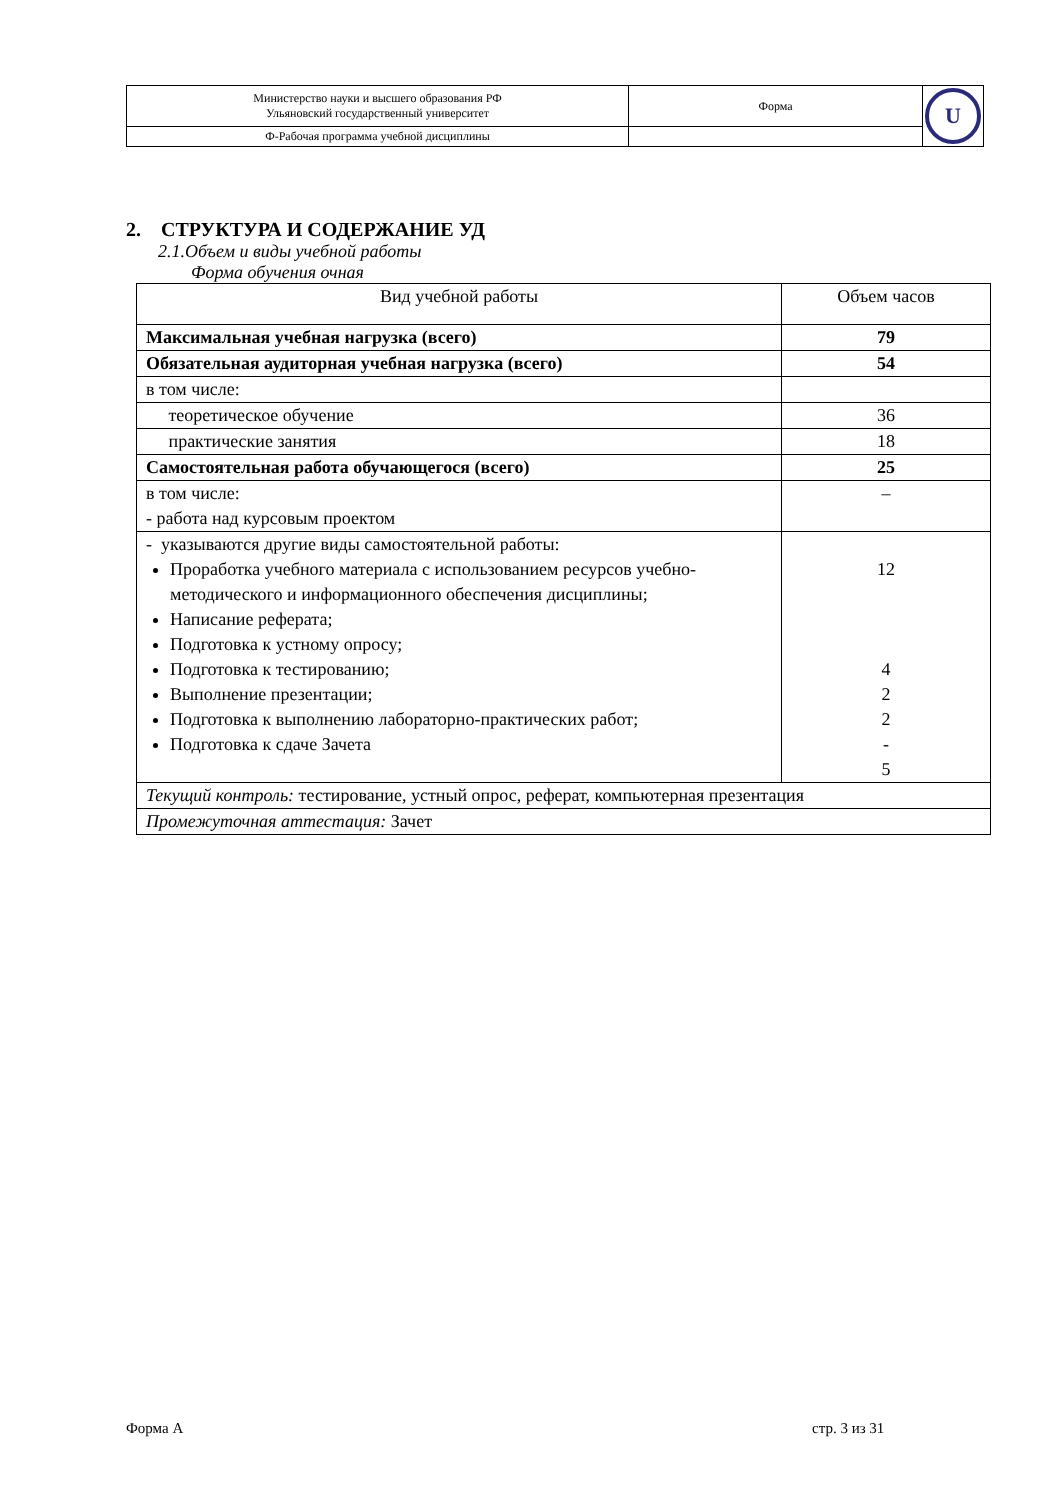| Министерство науки и высшего образования РФ Ульяновский государственный университет | Форма | U |
| Ф-Рабочая программа учебной дисциплины | | |
2. СТРУКТУРА И СОДЕРЖАНИЕ УД
2.1.Объем и виды учебной работы
Форма обучения очная
| Вид учебной работы | Объем часов |
| Максимальная учебная нагрузка (всего) | 79 |
| Обязательная аудиторная учебная нагрузка (всего) | 54 |
| в том числе: | |
| теоретическое обучение | 36 |
| практические занятия | 18 |
| Самостоятельная работа обучающегося (всего) | 25 |
| в том числе: - работа над курсовым проектом | – |
| - указываются другие виды самостоятельной работы: Проработка учебного материала с использованием ресурсов учебно-методического и информационного обеспечения дисциплины; Написание реферата; Подготовка к устному опросу; Подготовка к тестированию; Выполнение презентации; Подготовка к выполнению лабораторно-практических работ; Подготовка к сдаче Зачета | 12 4 2 2 - 5 |
| Текущий контроль: тестирование, устный опрос, реферат, компьютерная презентация | |
| Промежуточная аттестация: Зачет | |
Форма А стр. 3 из 31